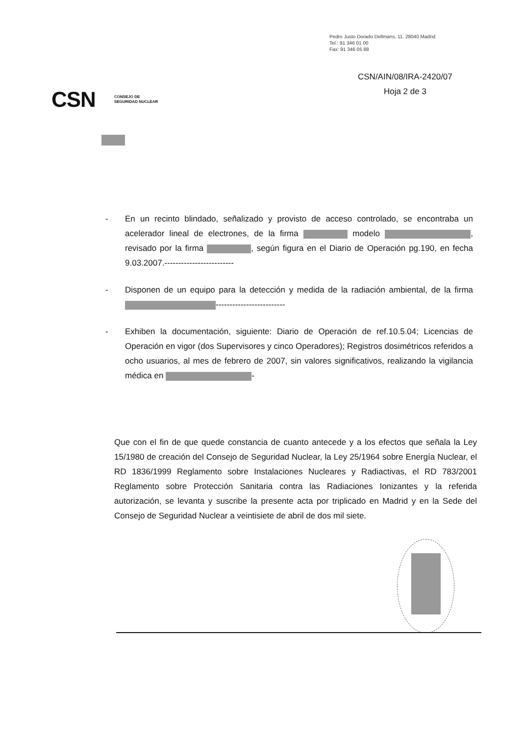Pedro Justo Dorado Dellmans, 11. 28040 Madrid
Tel.: 91 346 01 00
Fax: 91 346 05 88
CSN/AIN/08/IRA-2420/07
Hoja 2 de 3
CSN CONSEJO DE
SEGURIDAD NUCLEAR
- En un recinto blindado, señalizado y provisto de acceso controlado, se encontraba un acelerador lineal de electrones, de la firma modelo , revisado por la firma , según figura en el Diario de Operación pg.190, en fecha 9.03.2007.-------------------------
- Disponen de un equipo para la detección y medida de la radiación ambiental, de la firma -------------------------
- Exhiben la documentación, siguiente: Diario de Operación de ref.10.5.04; Licencias de Operación en vigor (dos Supervisores y cinco Operadores); Registros dosimétricos referidos a ocho usuarios, al mes de febrero de 2007, sin valores significativos, realizando la vigilancia médica en -
Que con el fin de que quede constancia de cuanto antecede y a los efectos que señala la Ley 15/1980 de creación del Consejo de Seguridad Nuclear, la Ley 25/1964 sobre Energía Nuclear, el RD 1836/1999 Reglamento sobre Instalaciones Nucleares y Radiactivas, el RD 783/2001 Reglamento sobre Protección Sanitaria contra las Radiaciones Ionizantes y la referida autorización, se levanta y suscribe la presente acta por triplicado en Madrid y en la Sede del Consejo de Seguridad Nuclear a veintisiete de abril de dos mil siete.